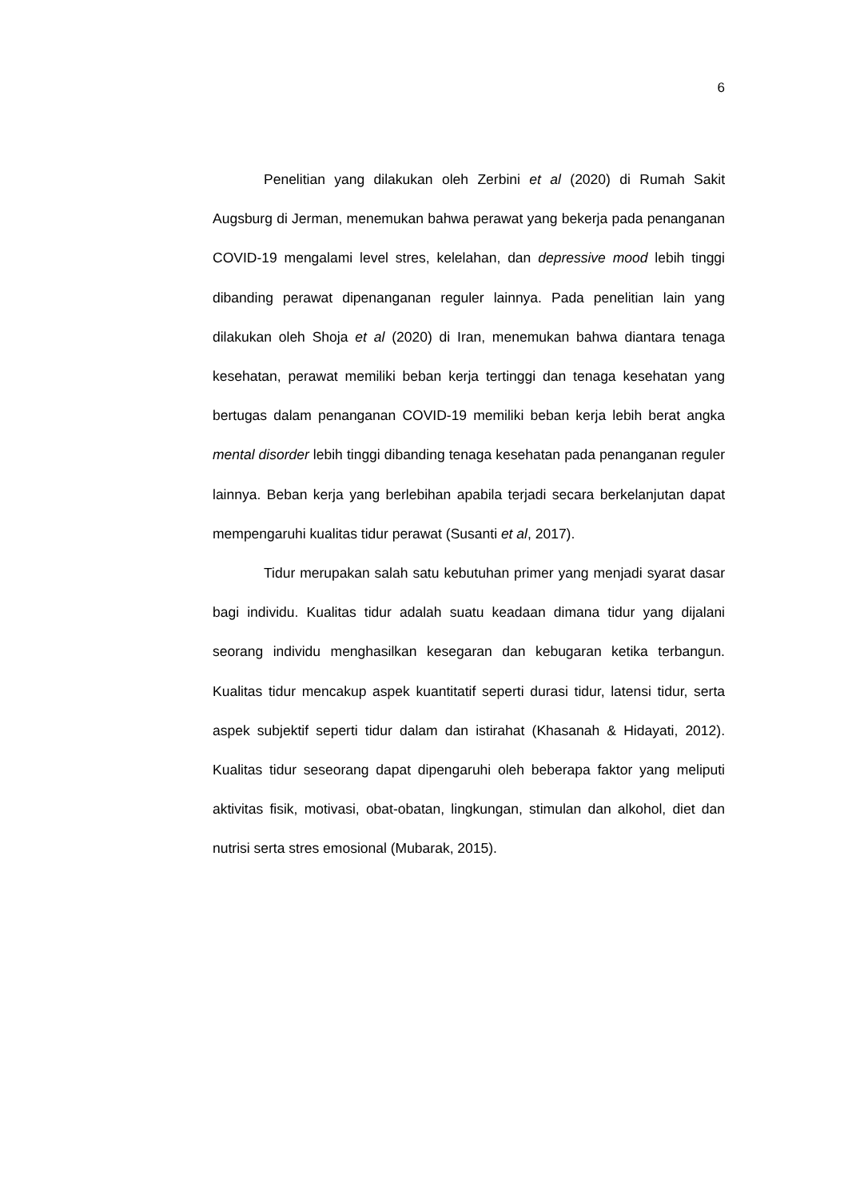6
Penelitian yang dilakukan oleh Zerbini et al (2020) di Rumah Sakit Augsburg di Jerman, menemukan bahwa perawat yang bekerja pada penanganan COVID-19 mengalami level stres, kelelahan, dan depressive mood lebih tinggi dibanding perawat dipenanganan reguler lainnya. Pada penelitian lain yang dilakukan oleh Shoja et al (2020) di Iran, menemukan bahwa diantara tenaga kesehatan, perawat memiliki beban kerja tertinggi dan tenaga kesehatan yang bertugas dalam penanganan COVID-19 memiliki beban kerja lebih berat angka mental disorder lebih tinggi dibanding tenaga kesehatan pada penanganan reguler lainnya. Beban kerja yang berlebihan apabila terjadi secara berkelanjutan dapat mempengaruhi kualitas tidur perawat (Susanti et al, 2017).
Tidur merupakan salah satu kebutuhan primer yang menjadi syarat dasar bagi individu. Kualitas tidur adalah suatu keadaan dimana tidur yang dijalani seorang individu menghasilkan kesegaran dan kebugaran ketika terbangun. Kualitas tidur mencakup aspek kuantitatif seperti durasi tidur, latensi tidur, serta aspek subjektif seperti tidur dalam dan istirahat (Khasanah & Hidayati, 2012). Kualitas tidur seseorang dapat dipengaruhi oleh beberapa faktor yang meliputi aktivitas fisik, motivasi, obat-obatan, lingkungan, stimulan dan alkohol, diet dan nutrisi serta stres emosional (Mubarak, 2015).